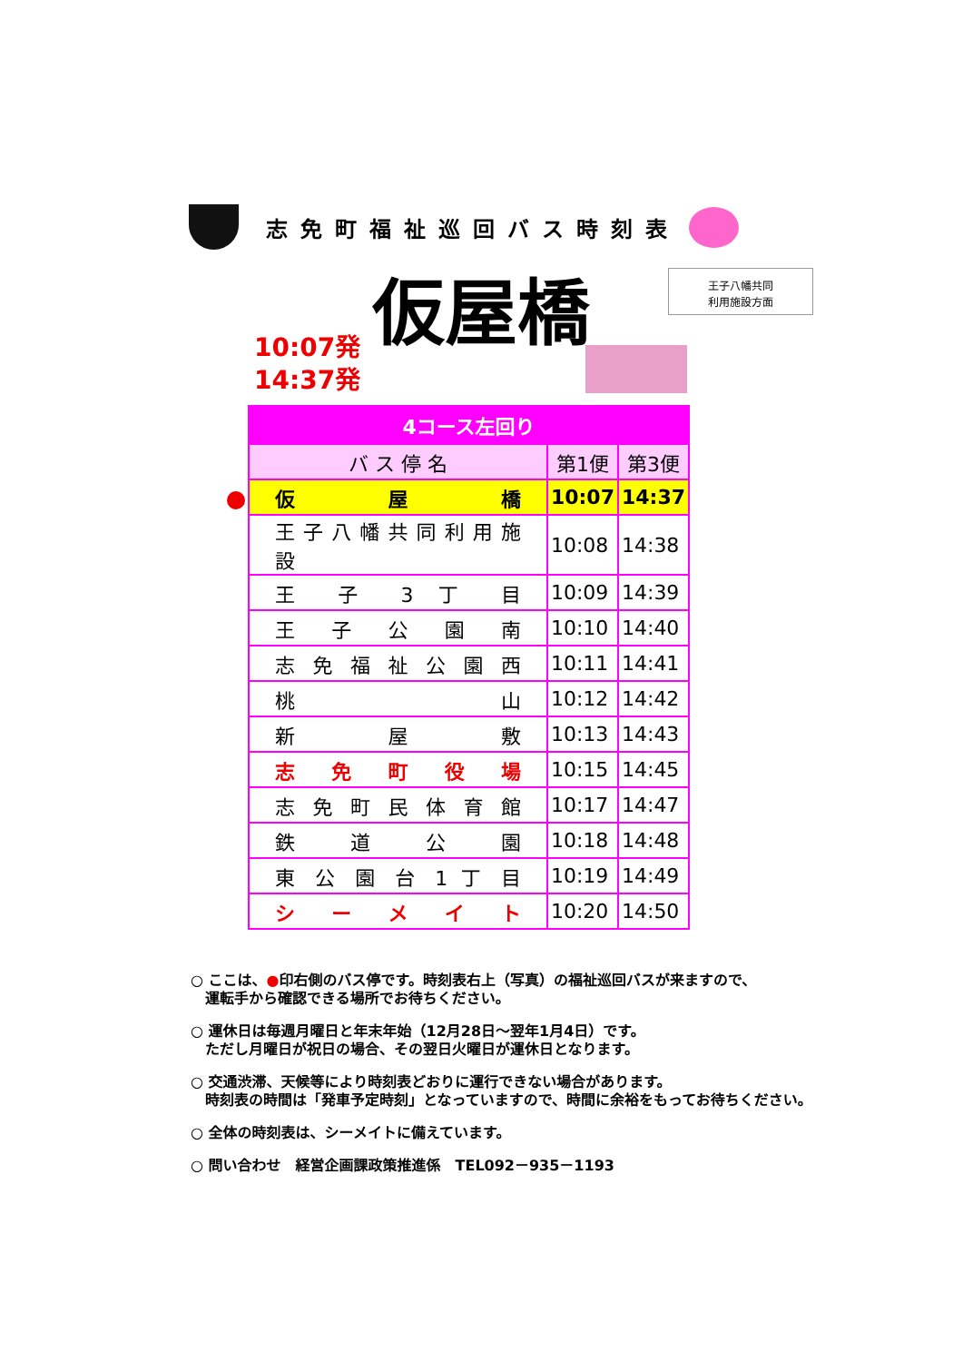志免町福祉巡回バス時刻表
仮屋橋
王子八幡共同
利用施設方面
10:07発
14:37発
| 4コース左回り | | |
| --- | --- | --- |
| バ ス 停 名 | 第1便 | 第3便 |
| 仮 屋 橋 | 10:07 | 14:37 |
| 王 子 八 幡 共 同 利 用 施 設 | 10:08 | 14:38 |
| 王 子 3 丁 目 | 10:09 | 14:39 |
| 王 子 公 園 南 | 10:10 | 14:40 |
| 志 免 福 祉 公 園 西 | 10:11 | 14:41 |
| 桃 山 | 10:12 | 14:42 |
| 新 屋 敷 | 10:13 | 14:43 |
| 志 免 町 役 場 | 10:15 | 14:45 |
| 志 免 町 民 体 育 館 | 10:17 | 14:47 |
| 鉄 道 公 園 | 10:18 | 14:48 |
| 東 公 園 台 1 丁 目 | 10:19 | 14:49 |
| シ ー メ イ ト | 10:20 | 14:50 |
○ ここは、●印右側のバス停です。時刻表右上（写真）の福祉巡回バスが来ますので、
　運転手から確認できる場所でお待ちください。
○ 運休日は毎週月曜日と年末年始（12月28日～翌年1月4日）です。
　ただし月曜日が祝日の場合、その翌日火曜日が運休日となります。
○ 交通渋滞、天候等により時刻表どおりに運行できない場合があります。
　時刻表の時間は「発車予定時刻」となっていますので、時間に余裕をもってお待ちください。
○ 全体の時刻表は、シーメイトに備えています。
○ 問い合わせ　経営企画課政策推進係　TEL092－935－1193